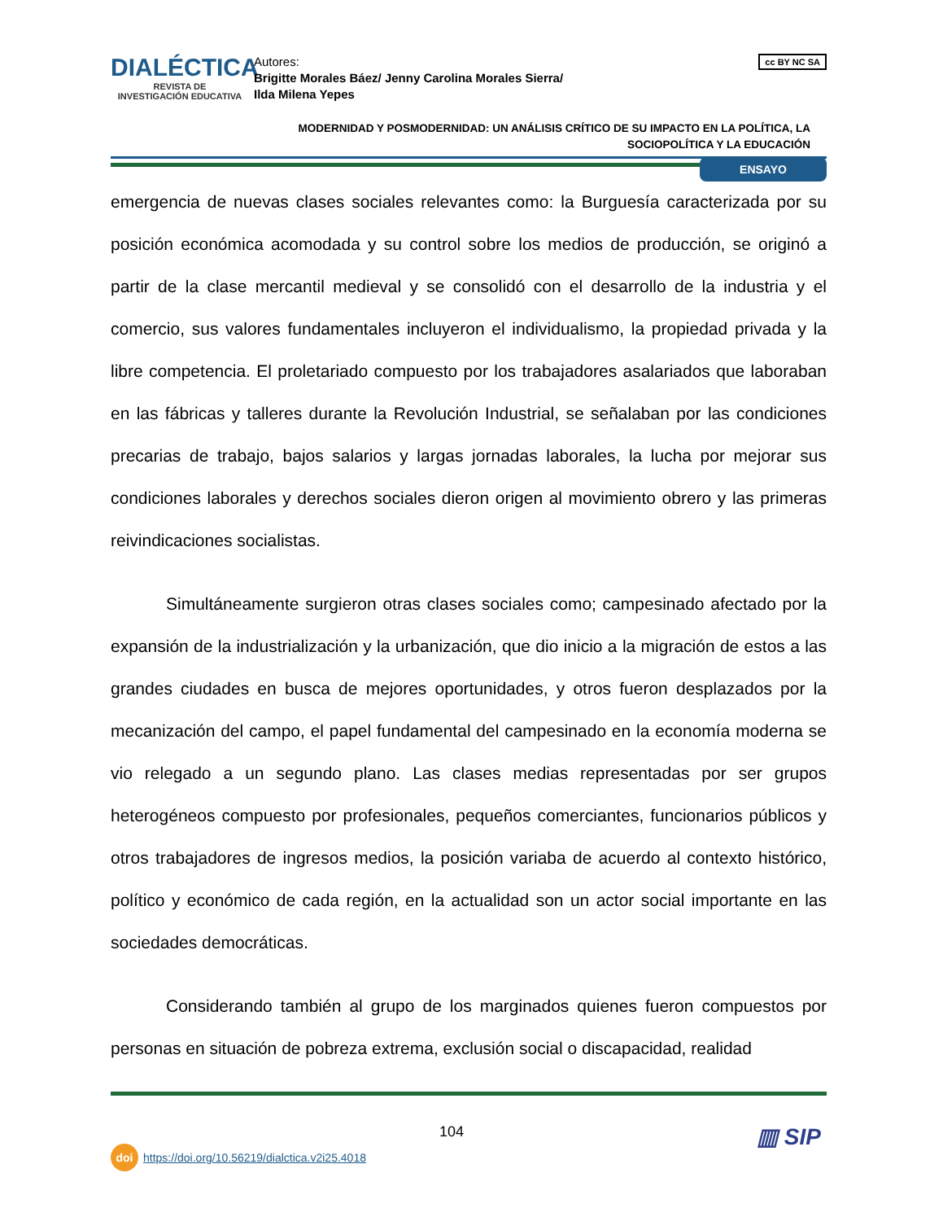DIALÉCTICA
REVISTA DE
INVESTIGACIÓN EDUCATIVA
Autores:
Brigitte Morales Báez/ Jenny Carolina Morales Sierra/
Ilda Milena Yepes
cc BY NC SA
MODERNIDAD Y POSMODERNIDAD: UN ANÁLISIS CRÍTICO DE SU IMPACTO EN LA POLÍTICA, LA
SOCIOPOLÍTICA Y LA EDUCACIÓN
ENSAYO
emergencia de nuevas clases sociales relevantes como: la Burguesía caracterizada por su posición económica acomodada y su control sobre los medios de producción, se originó a partir de la clase mercantil medieval y se consolidó con el desarrollo de la industria y el comercio, sus valores fundamentales incluyeron el individualismo, la propiedad privada y la libre competencia. El proletariado compuesto por los trabajadores asalariados que laboraban en las fábricas y talleres durante la Revolución Industrial, se señalaban por las condiciones precarias de trabajo, bajos salarios y largas jornadas laborales, la lucha por mejorar sus condiciones laborales y derechos sociales dieron origen al movimiento obrero y las primeras reivindicaciones socialistas.
Simultáneamente surgieron otras clases sociales como; campesinado afectado por la expansión de la industrialización y la urbanización, que dio inicio a la migración de estos a las grandes ciudades en busca de mejores oportunidades, y otros fueron desplazados por la mecanización del campo, el papel fundamental del campesinado en la economía moderna se vio relegado a un segundo plano. Las clases medias representadas por ser grupos heterogéneos compuesto por profesionales, pequeños comerciantes, funcionarios públicos y otros trabajadores de ingresos medios, la posición variaba de acuerdo al contexto histórico, político y económico de cada región, en la actualidad son un actor social importante en las sociedades democráticas.
Considerando también al grupo de los marginados quienes fueron compuestos por personas en situación de pobreza extrema, exclusión social o discapacidad, realidad
104
doi https://doi.org/10.56219/dialctica.v2i25.4018
▥ SIP